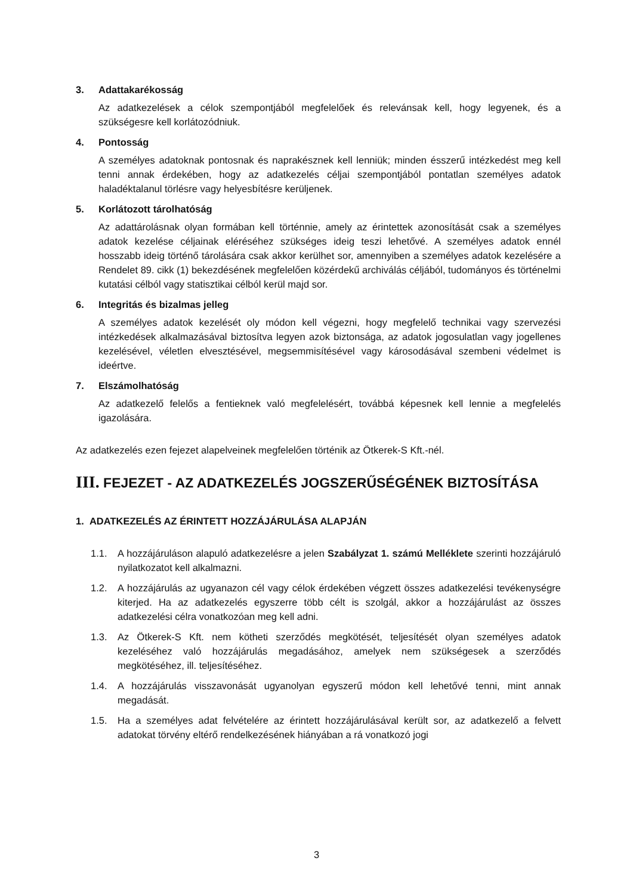3. Adattakarékosság
Az adatkezelések a célok szempontjából megfelelőek és relevánsak kell, hogy legyenek, és a szükségesre kell korlátozódniuk.
4. Pontosság
A személyes adatoknak pontosnak és naprakésznek kell lenniük; minden ésszerű intézkedést meg kell tenni annak érdekében, hogy az adatkezelés céljai szempontjából pontatlan személyes adatok haladéktalanul törlésre vagy helyesbítésre kerüljenek.
5. Korlátozott tárolhatóság
Az adattárolásnak olyan formában kell történnie, amely az érintettek azonosítását csak a személyes adatok kezelése céljainak eléréséhez szükséges ideig teszi lehetővé. A személyes adatok ennél hosszabb ideig történő tárolására csak akkor kerülhet sor, amennyiben a személyes adatok kezelésére a Rendelet 89. cikk (1) bekezdésének megfelelően közérdekű archiválás céljából, tudományos és történelmi kutatási célból vagy statisztikai célból kerül majd sor.
6. Integritás és bizalmas jelleg
A személyes adatok kezelését oly módon kell végezni, hogy megfelelő technikai vagy szervezési intézkedések alkalmazásával biztosítva legyen azok biztonsága, az adatok jogosulatlan vagy jogellenes kezelésével, véletlen elvesztésével, megsemmisítésével vagy károsodásával szembeni védelmet is ideértve.
7. Elszámolhatóság
Az adatkezelő felelős a fentieknek való megfelelésért, továbbá képesnek kell lennie a megfelelés igazolására.
Az adatkezelés ezen fejezet alapelveinek megfelelően történik az Ötkerek-S Kft.-nél.
III. FEJEZET - AZ ADATKEZELÉS JOGSZERŰSÉGÉNEK BIZTOSÍTÁSA
1. ADATKEZELÉS AZ ÉRINTETT HOZZÁJÁRULÁSA ALAPJÁN
1.1. A hozzájáruláson alapuló adatkezelésre a jelen Szabályzat 1. számú Melléklete szerinti hozzájáruló nyilatkozatot kell alkalmazni.
1.2. A hozzájárulás az ugyanazon cél vagy célok érdekében végzett összes adatkezelési tevékenységre kiterjed. Ha az adatkezelés egyszerre több célt is szolgál, akkor a hozzájárulást az összes adatkezelési célra vonatkozóan meg kell adni.
1.3. Az Ötkerek-S Kft. nem kötheti szerződés megkötését, teljesítését olyan személyes adatok kezeléséhez való hozzájárulás megadásához, amelyek nem szükségesek a szerződés megkötéséhez, ill. teljesítéséhez.
1.4. A hozzájárulás visszavonását ugyanolyan egyszerű módon kell lehetővé tenni, mint annak megadását.
1.5. Ha a személyes adat felvételére az érintett hozzájárulásával került sor, az adatkezelő a felvett adatokat törvény eltérő rendelkezésének hiányában a rá vonatkozó jogi
3